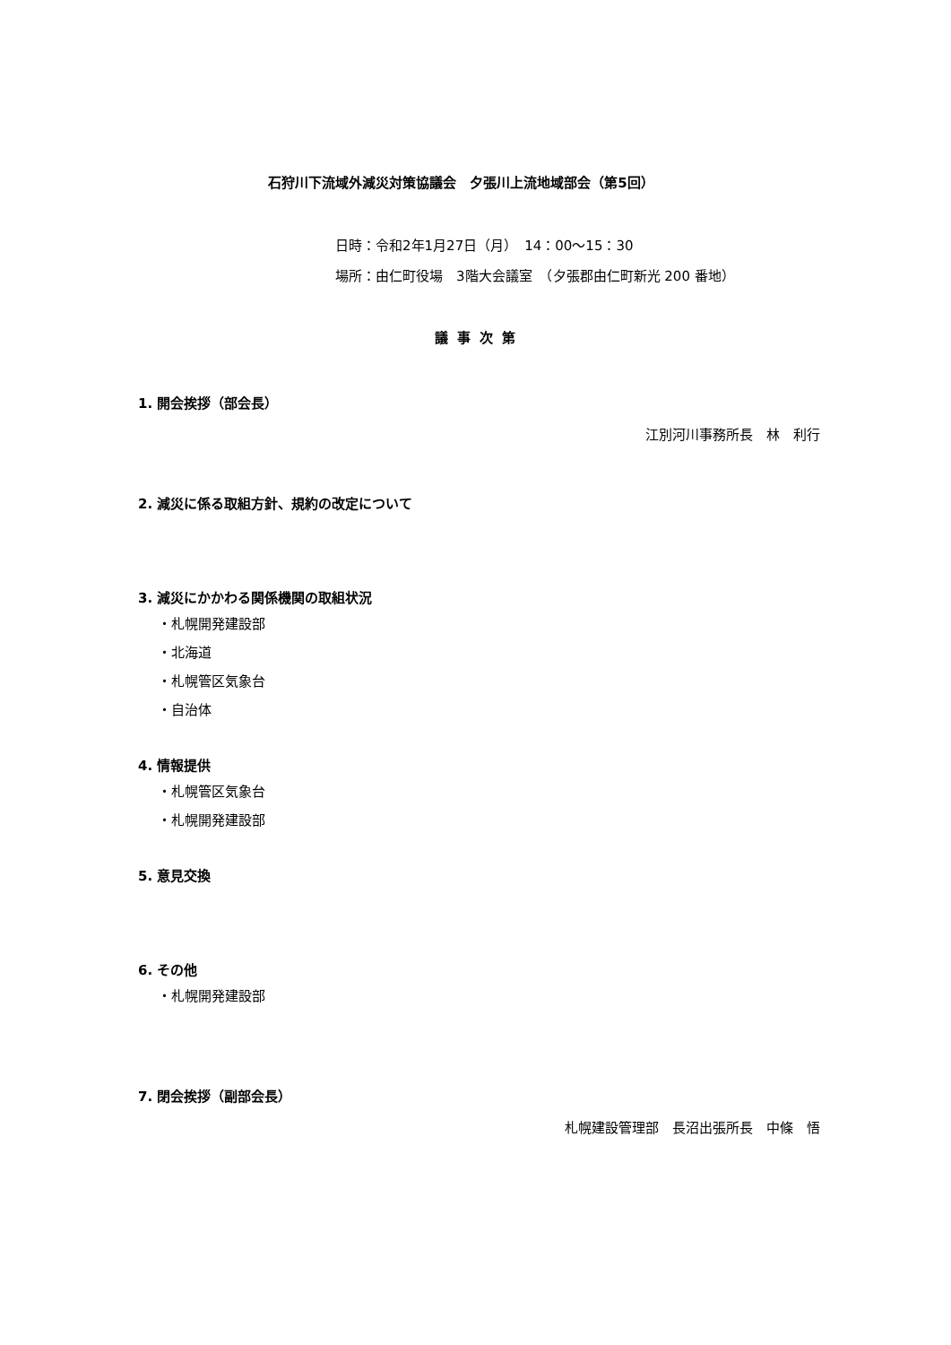石狩川下流域外減災対策協議会　夕張川上流地域部会（第5回）
日時：令和2年1月27日（月）　14：00～15：30
場所：由仁町役場　3階大会議室　（夕張郡由仁町新光 200 番地）
議事次第
1. 開会挨拶（部会長）
江別河川事務所長　林　利行
2. 減災に係る取組方針、規約の改定について
3. 減災にかかわる関係機関の取組状況
・札幌開発建設部
・北海道
・札幌管区気象台
・自治体
4. 情報提供
・札幌管区気象台
・札幌開発建設部
5. 意見交換
6. その他
・札幌開発建設部
7. 閉会挨拶（副部会長）
札幌建設管理部　長沼出張所長　中條　悟